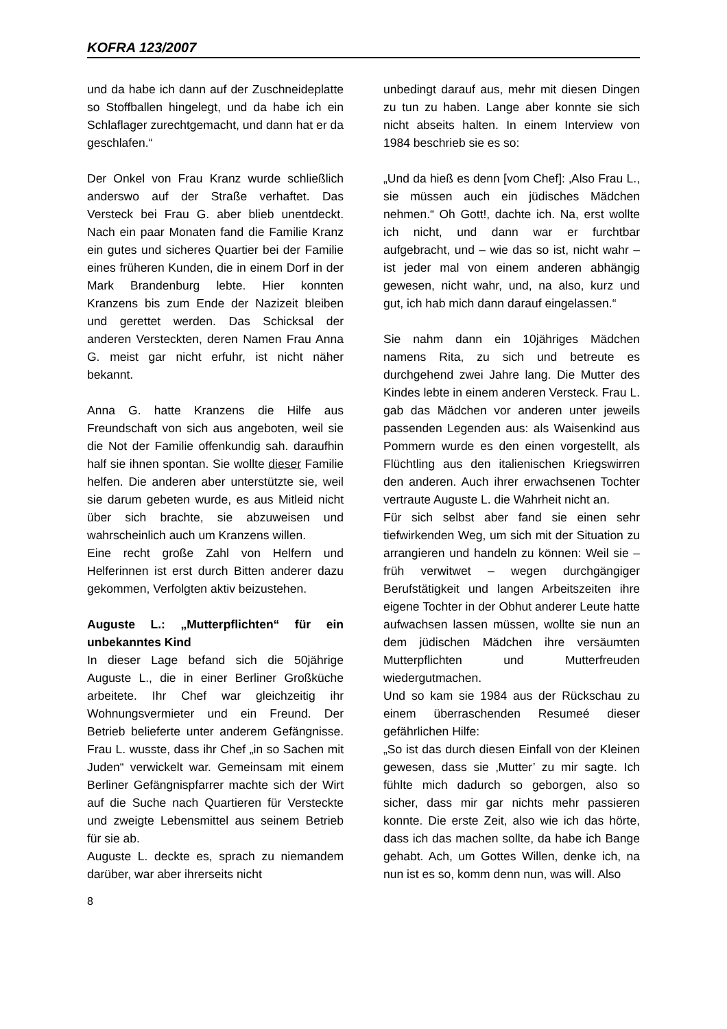KOFRA 123/2007
und da habe ich dann auf der Zuschneideplatte so Stoffballen hingelegt, und da habe ich ein Schlaflager zurechtgemacht, und dann hat er da geschlafen.“
Der Onkel von Frau Kranz wurde schließlich anderswo auf der Straße verhaftet. Das Versteck bei Frau G. aber blieb unentdeckt. Nach ein paar Monaten fand die Familie Kranz ein gutes und sicheres Quartier bei der Familie eines früheren Kunden, die in einem Dorf in der Mark Brandenburg lebte. Hier konnten Kranzens bis zum Ende der Nazizeit bleiben und gerettet werden. Das Schicksal der anderen Versteckten, deren Namen Frau Anna G. meist gar nicht erfuhr, ist nicht näher bekannt.
Anna G. hatte Kranzens die Hilfe aus Freundschaft von sich aus angeboten, weil sie die Not der Familie offenkundig sah. daraufhin half sie ihnen spontan. Sie wollte dieser Familie helfen. Die anderen aber unterstützte sie, weil sie darum gebeten wurde, es aus Mitleid nicht über sich brachte, sie abzuweisen und wahrscheinlich auch um Kranzens willen.
Eine recht große Zahl von Helfern und Helferinnen ist erst durch Bitten anderer dazu gekommen, Verfolgten aktiv beizustehen.
Auguste L.: „Mutterpflichten“ für ein unbekanntes Kind
In dieser Lage befand sich die 50jährige Auguste L., die in einer Berliner Großküche arbeitete. Ihr Chef war gleichzeitig ihr Wohnungsvermieter und ein Freund. Der Betrieb belieferte unter anderem Gefängnisse. Frau L. wusste, dass ihr Chef „in so Sachen mit Juden“ verwickelt war. Gemeinsam mit einem Berliner Gefängnispfarrer machte sich der Wirt auf die Suche nach Quartieren für Versteckte und zweigte Lebensmittel aus seinem Betrieb für sie ab.
Auguste L. deckte es, sprach zu niemandem darüber, war aber ihrerseits nicht
unbedingt darauf aus, mehr mit diesen Dingen zu tun zu haben. Lange aber konnte sie sich nicht abseits halten. In einem Interview von 1984 beschrieb sie es so:
„Und da hieß es denn [vom Chef]: ‚Also Frau L., sie müssen auch ein jüdisches Mädchen nehmen.“ Oh Gott!, dachte ich. Na, erst wollte ich nicht, und dann war er furchtbar aufgebracht, und – wie das so ist, nicht wahr – ist jeder mal von einem anderen abhängig gewesen, nicht wahr, und, na also, kurz und gut, ich hab mich dann darauf eingelassen.“
Sie nahm dann ein 10jähriges Mädchen namens Rita, zu sich und betreute es durchgehend zwei Jahre lang. Die Mutter des Kindes lebte in einem anderen Versteck. Frau L. gab das Mädchen vor anderen unter jeweils passenden Legenden aus: als Waisenkind aus Pommern wurde es den einen vorgestellt, als Flüchtling aus den italienischen Kriegswirren den anderen. Auch ihrer erwachsenen Tochter vertraute Auguste L. die Wahrheit nicht an.
Für sich selbst aber fand sie einen sehr tiefwirkenden Weg, um sich mit der Situation zu arrangieren und handeln zu können: Weil sie – früh verwitwet – wegen durchgängiger Berufstätigkeit und langen Arbeitszeiten ihre eigene Tochter in der Obhut anderer Leute hatte aufwachsen lassen müssen, wollte sie nun an dem jüdischen Mädchen ihre versäumten Mutterpflichten und Mutterfreuden wiedergutmachen.
Und so kam sie 1984 aus der Rückschau zu einem überraschenden Resumeé dieser gefährlichen Hilfe:
„So ist das durch diesen Einfall von der Kleinen gewesen, dass sie ‚Mutter’ zu mir sagte. Ich fühlte mich dadurch so geborgen, also so sicher, dass mir gar nichts mehr passieren konnte. Die erste Zeit, also wie ich das hörte, dass ich das machen sollte, da habe ich Bange gehabt. Ach, um Gottes Willen, denke ich, na nun ist es so, komm denn nun, was will. Also
8